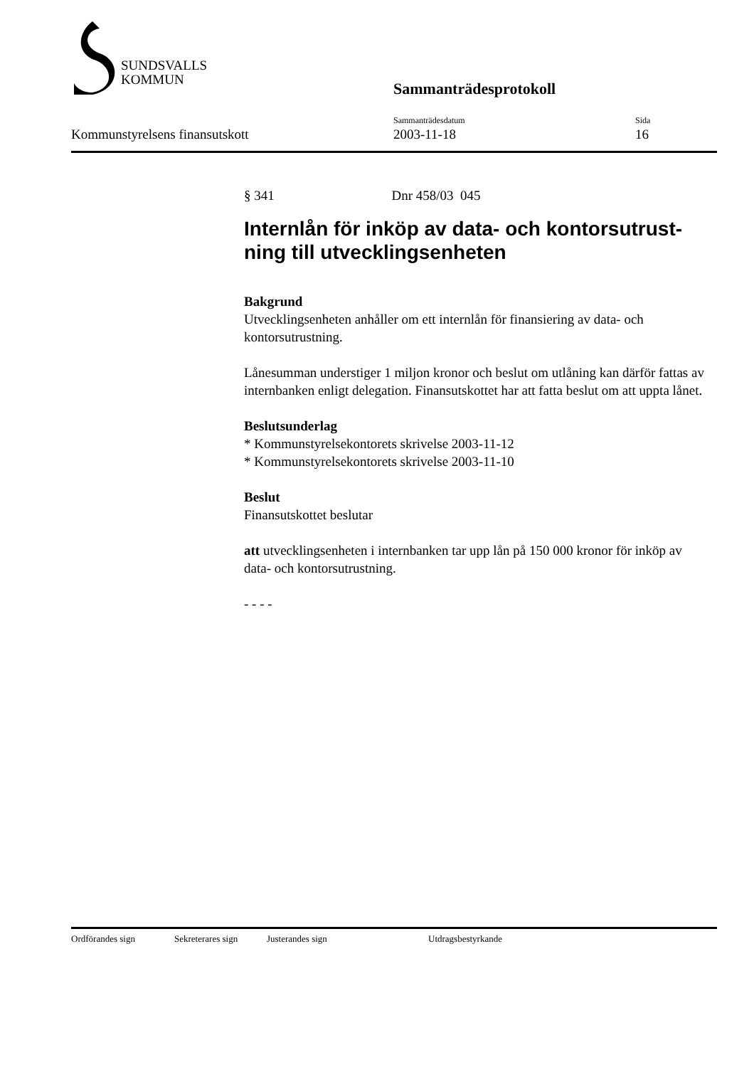SUNDSVALLS
KOMMUN
Sammanträdesprotokoll
Kommunstyrelsens finansutskott
Sammanträdesdatum
2003-11-18
Sida
16
§ 341 Dnr 458/03 045
Internlån för inköp av data- och kontorsutrust-ning till utvecklingsenheten
Bakgrund
Utvecklingsenheten anhåller om ett internlån för finansiering av data- och kontorsutrustning.
Lånesumman understiger 1 miljon kronor och beslut om utlåning kan därför fattas av internbanken enligt delegation. Finansutskottet har att fatta beslut om att uppta lånet.
Beslutsunderlag
* Kommunstyrelsekontorets skrivelse 2003-11-12
* Kommunstyrelsekontorets skrivelse 2003-11-10
Beslut
Finansutskottet beslutar
att utvecklingsenheten i internbanken tar upp lån på 150 000 kronor för inköp av data- och kontorsutrustning.
- - - -
Ordförandes sign Sekreterares sign Justerandes sign Utdragsbestyrkande